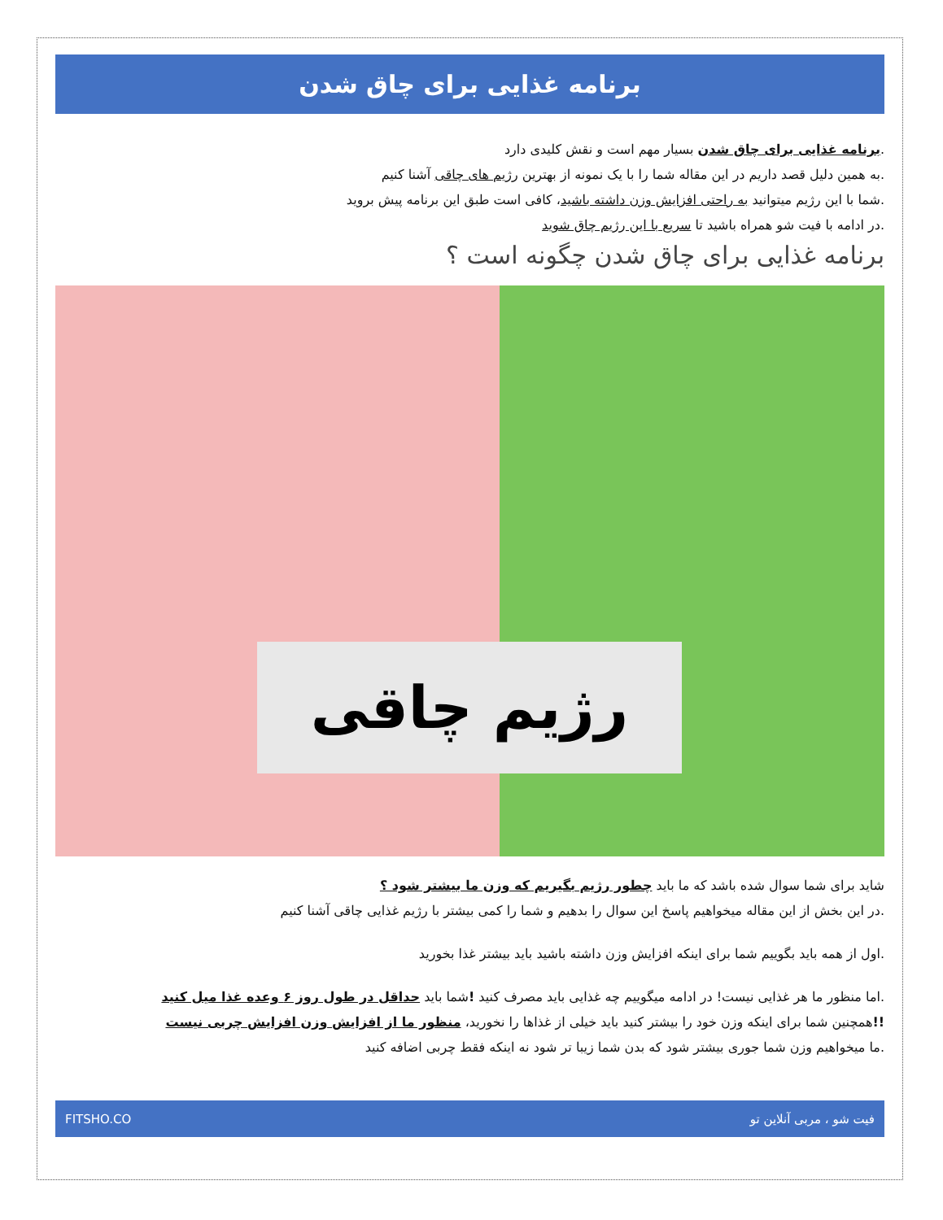برنامه غذایی برای چاق شدن
.برنامه غذایی برای چاق شدن بسیار مهم است و نقش کلیدی دارد
.به همین دلیل قصد داریم در این مقاله شما را با یک نمونه از بهترین رژیم های چاقی آشنا کنیم
.شما با این رژیم میتوانید به راحتی افزایش وزن داشته باشید، کافی است طبق این برنامه پیش بروید
.در ادامه با فیت شو همراه باشید تا سریع با این رژیم چاق شوید
برنامه غذایی برای چاق شدن چگونه است ؟
رژیم چاقی
شاید برای شما سوال شده باشد که ما باید چطور رژیم بگیریم که وزن ما بیشتر شود ؟
.در این بخش از این مقاله میخواهیم پاسخ این سوال را بدهیم و شما را کمی بیشتر با رژیم غذایی چاقی آشنا کنیم
.اول از همه باید بگوییم شما برای اینکه افزایش وزن داشته باشید باید بیشتر غذا بخورید
.اما منظور ما هر غذایی نیست! در ادامه میگوییم چه غذایی باید مصرف کنید !شما باید حداقل در طول روز ۶ وعده غذا میل کنید
!!همچنین شما برای اینکه وزن خود را بیشتر کنید باید خیلی از غذاها را نخورید، منظور ما از افزایش وزن افزایش چربی نیست
.ما میخواهیم وزن شما جوری بیشتر شود که بدن شما زیبا تر شود نه اینکه فقط چربی اضافه کنید
فیت شو ، مربی آنلاین تو FITSHO.CO